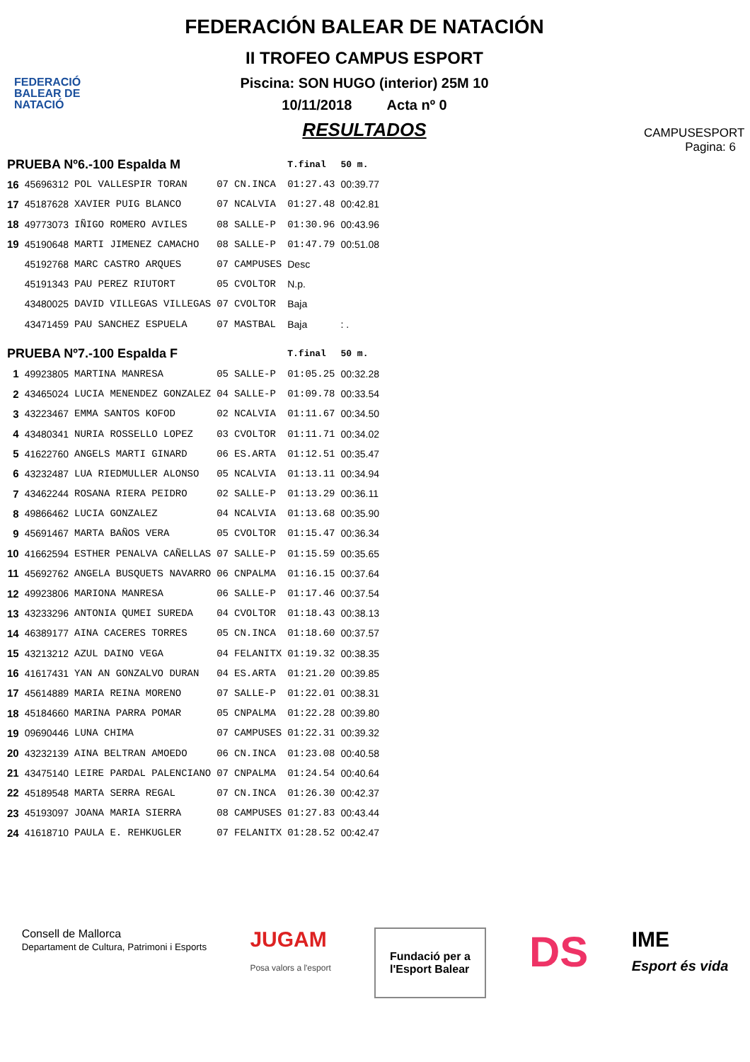FEDERACIÓ BALEAR DE NATACIÓ
FEDERACIÓN BALEAR DE NATACIÓN
II TROFEO CAMPUS ESPORT
Piscina: SON HUGO (interior) 25M 10
10/11/2018 Acta nº 0
RESULTADOS
CAMPUSESPORT
Pagina: 6
| PRUEBA Nº6.-100 Espalda M | | | | | T.final | 50 m. |
| --- | --- | --- | --- | --- | --- | --- |
| 16 | 45696312 | POL VALLESPIR TORAN | 07 | CN.INCA | 01:27.43 | 00:39.77 |
| 17 | 45187628 | XAVIER PUIG BLANCO | 07 | NCALVIA | 01:27.48 | 00:42.81 |
| 18 | 49773073 | IÑIGO ROMERO AVILES | 08 | SALLE-P | 01:30.96 | 00:43.96 |
| 19 | 45190648 | MARTI JIMENEZ CAMACHO | 08 | SALLE-P | 01:47.79 | 00:51.08 |
| | 45192768 | MARC CASTRO ARQUES | 07 | CAMPUSES | Desc | |
| | 45191343 | PAU PEREZ RIUTORT | 05 | CVOLTOR | N.p. | |
| | 43480025 | DAVID VILLEGAS VILLEGAS | 07 | CVOLTOR | Baja | |
| | 43471459 | PAU SANCHEZ ESPUELA | 07 | MASTBAL | Baja | : . |
| PRUEBA Nº7.-100 Espalda F | | | | | T.final | 50 m. |
| 1 | 49923805 | MARTINA MANRESA | 05 | SALLE-P | 01:05.25 | 00:32.28 |
| 2 | 43465024 | LUCIA MENENDEZ GONZALEZ | 04 | SALLE-P | 01:09.78 | 00:33.54 |
| 3 | 43223467 | EMMA SANTOS KOFOD | 02 | NCALVIA | 01:11.67 | 00:34.50 |
| 4 | 43480341 | NURIA ROSSELLO LOPEZ | 03 | CVOLTOR | 01:11.71 | 00:34.02 |
| 5 | 41622760 | ANGELS MARTI GINARD | 06 | ES.ARTA | 01:12.51 | 00:35.47 |
| 6 | 43232487 | LUA RIEDMULLER ALONSO | 05 | NCALVIA | 01:13.11 | 00:34.94 |
| 7 | 43462244 | ROSANA RIERA PEIDRO | 02 | SALLE-P | 01:13.29 | 00:36.11 |
| 8 | 49866462 | LUCIA GONZALEZ | 04 | NCALVIA | 01:13.68 | 00:35.90 |
| 9 | 45691467 | MARTA BAÑOS VERA | 05 | CVOLTOR | 01:15.47 | 00:36.34 |
| 10 | 41662594 | ESTHER PENALVA CAÑELLAS | 07 | SALLE-P | 01:15.59 | 00:35.65 |
| 11 | 45692762 | ANGELA BUSQUETS NAVARRO | 06 | CNPALMA | 01:16.15 | 00:37.64 |
| 12 | 49923806 | MARIONA MANRESA | 06 | SALLE-P | 01:17.46 | 00:37.54 |
| 13 | 43233296 | ANTONIA QUMEI SUREDA | 04 | CVOLTOR | 01:18.43 | 00:38.13 |
| 14 | 46389177 | AINA CACERES TORRES | 05 | CN.INCA | 01:18.60 | 00:37.57 |
| 15 | 43213212 | AZUL DAINO VEGA | 04 | FELANITX | 01:19.32 | 00:38.35 |
| 16 | 41617431 | YAN AN GONZALVO DURAN | 04 | ES.ARTA | 01:21.20 | 00:39.85 |
| 17 | 45614889 | MARIA REINA MORENO | 07 | SALLE-P | 01:22.01 | 00:38.31 |
| 18 | 45184660 | MARINA PARRA POMAR | 05 | CNPALMA | 01:22.28 | 00:39.80 |
| 19 | 09690446 | LUNA CHIMA | 07 | CAMPUSES | 01:22.31 | 00:39.32 |
| 20 | 43232139 | AINA BELTRAN AMOEDO | 06 | CN.INCA | 01:23.08 | 00:40.58 |
| 21 | 43475140 | LEIRE PARDAL PALENCIANO | 07 | CNPALMA | 01:24.54 | 00:40.64 |
| 22 | 45189548 | MARTA SERRA REGAL | 07 | CN.INCA | 01:26.30 | 00:42.37 |
| 23 | 45193097 | JOANA MARIA SIERRA | 08 | CAMPUSES | 01:27.83 | 00:43.44 |
| 24 | 41618710 | PAULA E. REHKUGLER | 07 | FELANITX | 01:28.52 | 00:42.47 |
Consell de Mallorca
Departament de Cultura, Patrimoni i Esports
JUGAM
Posa valors a l'esport
Fundació per a
l'Esport Balear
DS
IME
Esport és vida